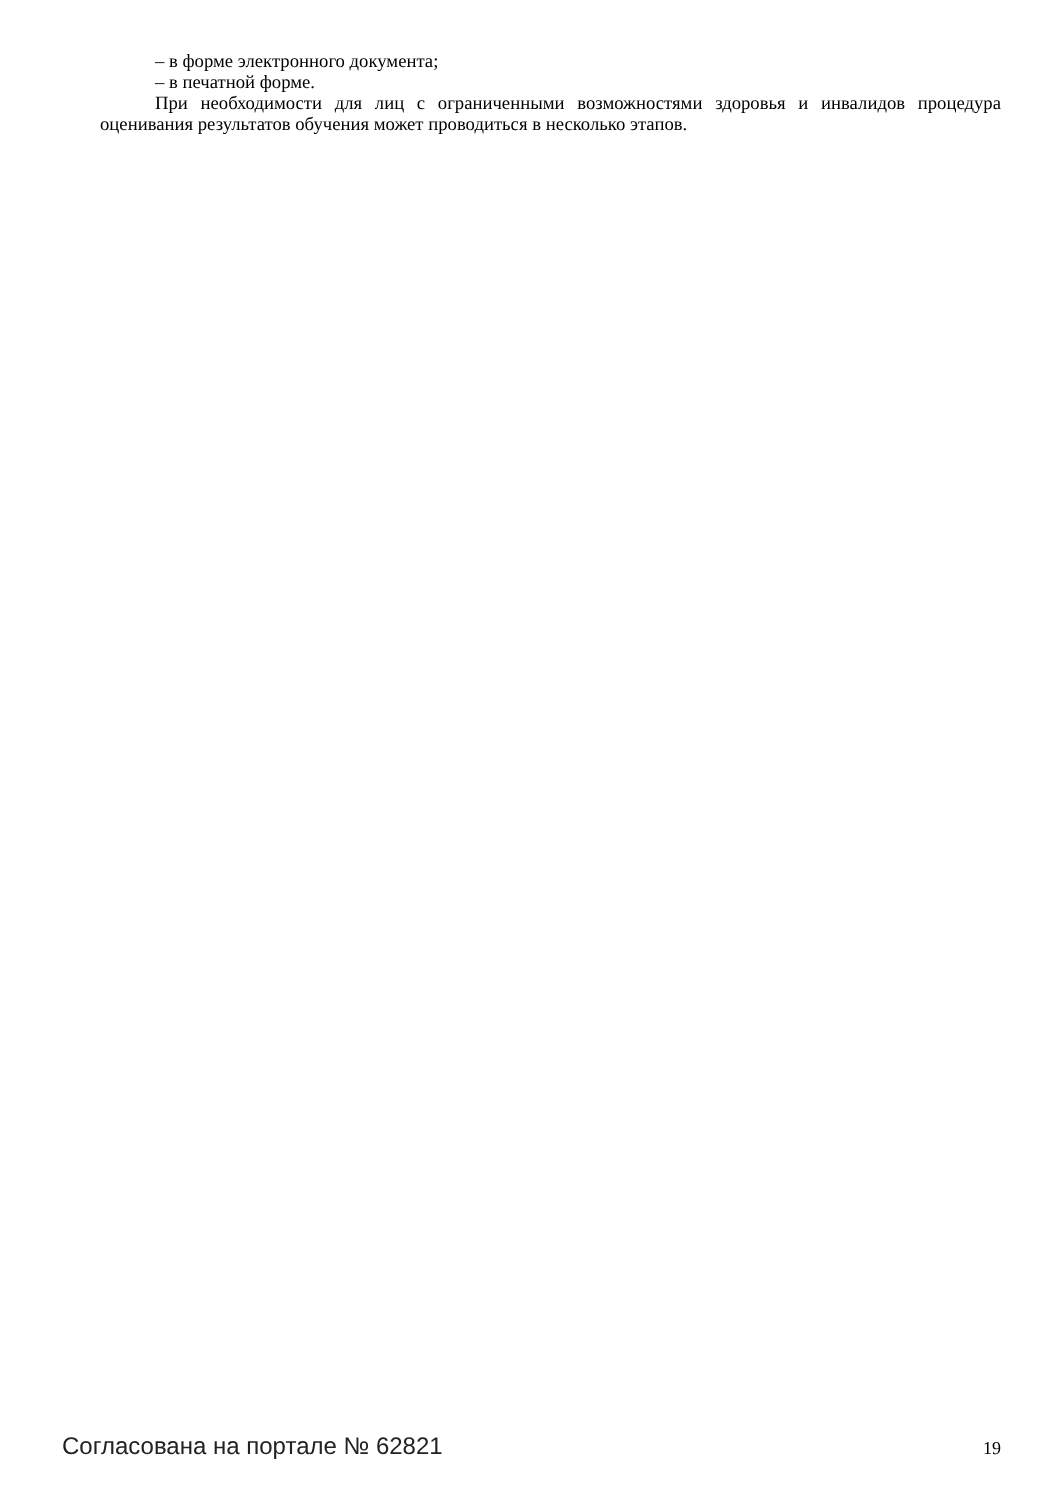– в форме электронного документа;
– в печатной форме.
При необходимости для лиц с ограниченными возможностями здоровья и инвалидов процедура оценивания результатов обучения может проводиться в несколько этапов.
Согласована на портале № 62821 19